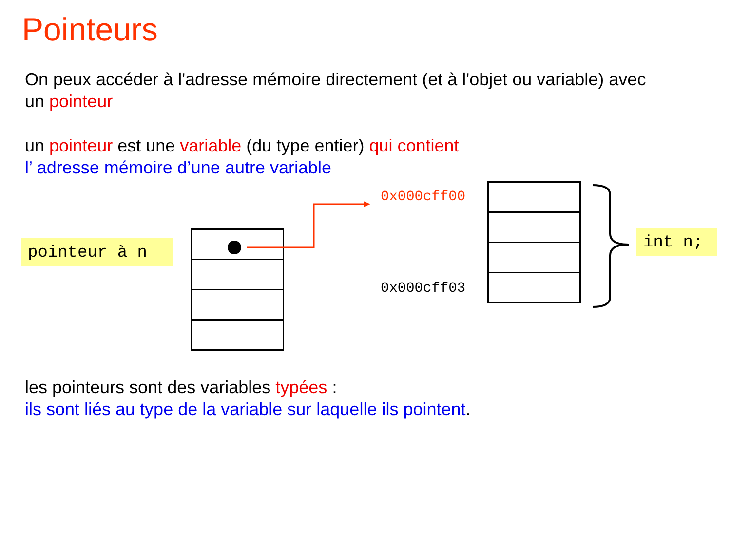Pointeurs
On peux accéder à l'adresse mémoire directement (et à l'objet ou variable) avec
un pointeur
un pointeur est une variable (du type entier) qui contient
l’ adresse mémoire d’une autre variable
pointeur à n
0x000cff00
0x000cff03
int n;
les pointeurs sont des variables typées :
ils sont liés au type de la variable sur laquelle ils pointent.